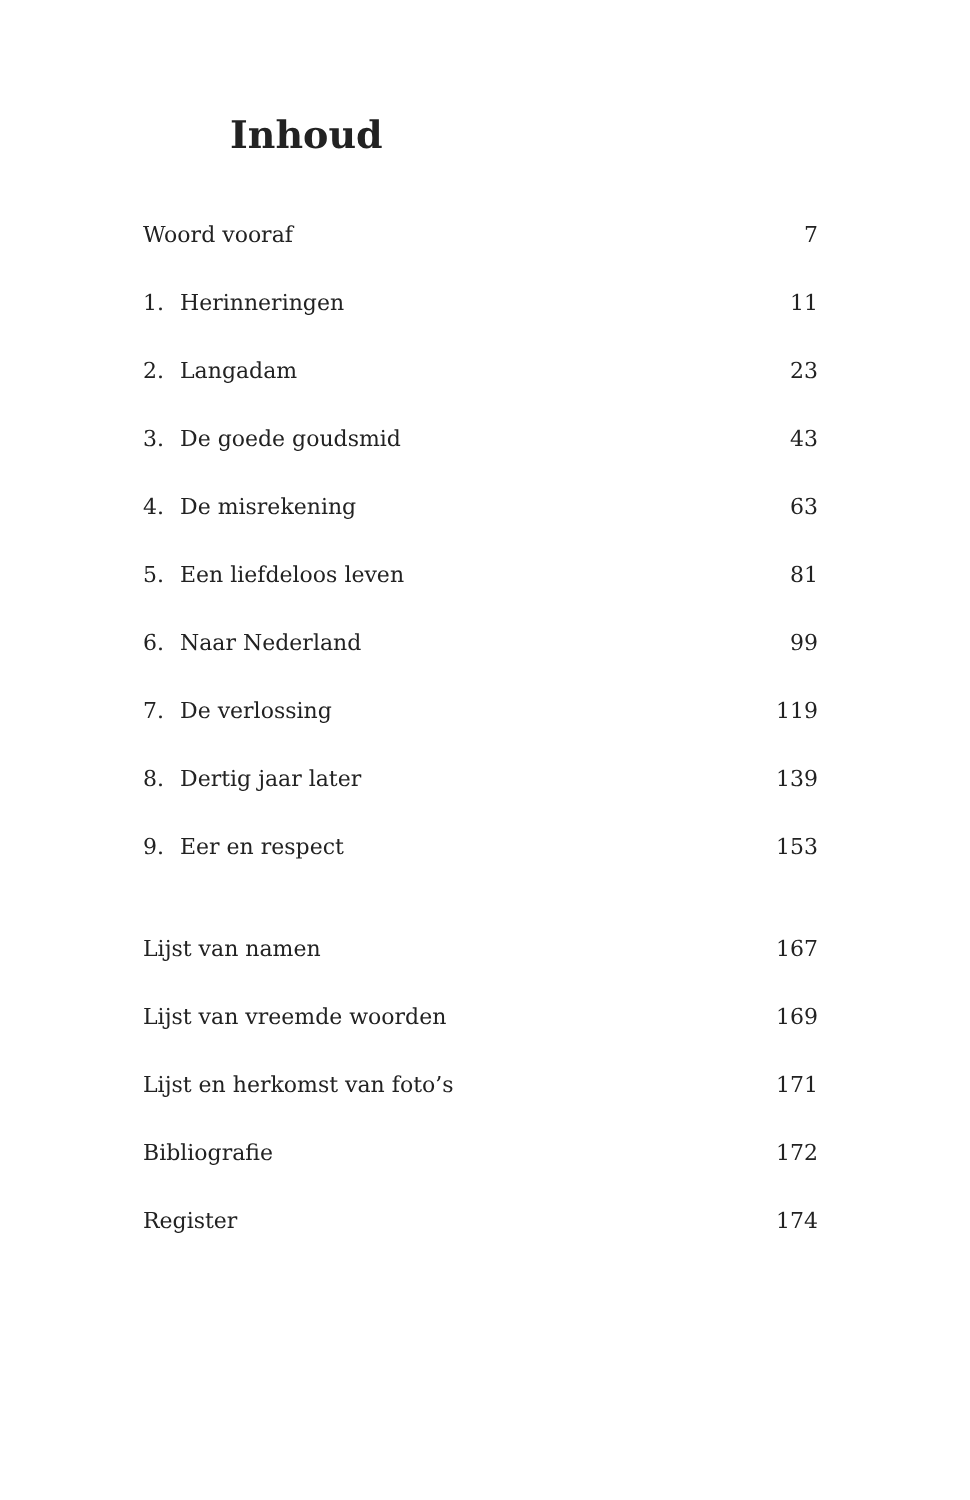Inhoud
Woord vooraf 7
1. Herinneringen 11
2. Langadam 23
3. De goede goudsmid 43
4. De misrekening 63
5. Een liefdeloos leven 81
6. Naar Nederland 99
7. De verlossing 119
8. Dertig jaar later 139
9. Eer en respect 153
Lijst van namen 167
Lijst van vreemde woorden 169
Lijst en herkomst van foto’s 171
Bibliografie 172
Register 174